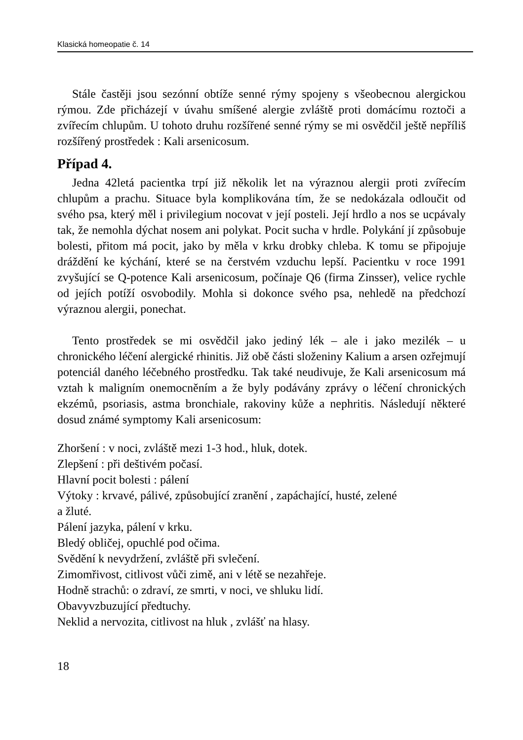Klasická homeopatie č. 14
Stále častěji jsou sezónní obtíže senné rýmy spojeny s všeobecnou alergickou rýmou. Zde přicházejí v úvahu smíšené alergie zvláště proti domácímu roztoči a zvířecím chlupům. U tohoto druhu rozšířené senné rýmy se mi osvědčil ještě nepříliš rozšířený prostředek : Kali arsenicosum.
Případ 4.
Jedna 42letá pacientka trpí již několik let na výraznou alergii proti zvířecím chlupům a prachu. Situace byla komplikována tím, že se nedokázala odloučit od svého psa, který měl i privilegium nocovat v její posteli. Její hrdlo a nos se ucpávaly tak, že nemohla dýchat nosem ani polykat. Pocit sucha v hrdle. Polykání jí způsobuje bolesti, přitom má pocit, jako by měla v krku drobky chleba. K tomu se připojuje dráždění ke kýchání, které se na čerstvém vzduchu lepší. Pacientku v roce 1991 zvyšující se Q-potence Kali arsenicosum, počínaje Q6 (firma Zinsser), velice rychle od jejích potíží osvobodily. Mohla si dokonce svého psa, nehledě na předchozí výraznou alergii, ponechat.
Tento prostředek se mi osvědčil jako jediný lék – ale i jako mezilék – u chronického léčení alergické rhinitis. Již obě části složeniny Kalium a arsen ozřejmují potenciál daného léčebného prostředku. Tak také neudivuje, že Kali arsenicosum má vztah k maligním onemocněním a že byly podávány zprávy o léčení chronických ekzémů, psoriasis, astma bronchiale, rakoviny kůže a nephritis. Následují některé dosud známé symptomy Kali arsenicosum:
Zhoršení : v noci, zvláště mezi 1-3 hod., hluk, dotek.
Zlepšení : při deštivém počasí.
Hlavní pocit bolesti : pálení
Výtoky : krvavé, pálivé, způsobující zranění , zapáchající, husté, zelené
a žluté.
Pálení jazyka, pálení v krku.
Bledý obličej, opuchlé pod očima.
Svědění k nevydržení, zvláště při svlečení.
Zimomřivost, citlivost vůči zimě, ani v létě se nezahřeje.
Hodně strachů: o zdraví, ze smrti, v noci, ve shluku lidí.
Obavyvzbuzující předtuchy.
Neklid a nervozita, citlivost na hluk , zvlášť na hlasy.
18